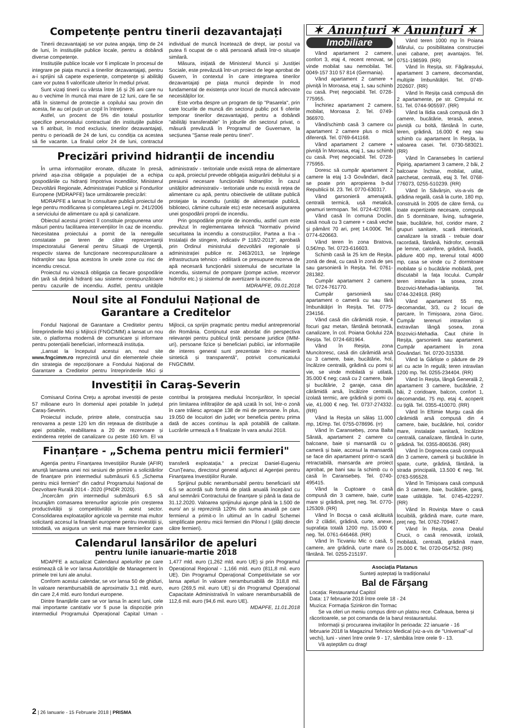Competențe pentru tinerii dezavantajați
Tinerii dezavantajați se vor putea angaja, timp de 24 de luni, în instituțiile publice locale, pentru a dobândi diverse competențe.
Instituțiile publice locale vor fi implicate în procesul de integrare pe piața muncii a tinerilor dezavantajați, pentru a-i sprijini să capete experiențe, competențe și abilități care vor putea fi valorificate ulterior în mediul privat.
Sunt vizați tinerii cu vârsta între 16 și 26 ani care nu au o vechime în muncă mai mare de 12 luni, care fie se află în sistemul de protecție a copilului sau provin din acesta, fie au cel puțin un copil în întreținere.
Astfel, un procent de 5% din totalul posturilor specifice personalului contractual din instituțiile publice va fi atribuit, în mod exclusiv, tinerilor dezavantajați, pentru o perioadă de 24 de luni, cu condiția ca acestea să fie vacante. La finalul celor 24 de luni, contractul individual de muncă încetează de drept, iar postul va putea fi ocupat de o altă persoană aflată într-o situație similară.
Măsura, inițiată de Ministerul Muncii și Justiției Sociale, este prevăzută într-un proiect de lege aprobat de Guvern, în contextul în care integrarea tinerilor dezavantajați pe piața muncii depinde în mod fundamental de existența unor locuri de muncă adecvate necesităților lor.
Este vorba despre un program de tip "Pasarela", prin care locurile de muncă din sectorul public pot fi oferite temporar tinerilor dezavantajați, pentru a dobândi "abilități transferabile" în joburile din sectorul privat, o măsură prevăzută în Programul de Guvernare, la secțiunea "Șanse reale pentru tineri".
Precizări privind hidranții de incendiu
În urma informațiilor eronate, difuzate în presă, privind așa-zisa obligație a populației de a echipa gospodăriile cu hidranți împotriva incendiilor, Ministerul Dezvoltării Regionale, Administrației Publice și Fondurilor Europene (MDRAPFE) face următoarele precizări:
MDRAPFE a lansat în consultare publică proiectul de lege pentru modificarea și completarea Legii nr. 241/2006 a serviciului de alimentare cu apă și canalizare.
Obiectul acestui proiect îl constituie propunerea unor măsuri pentru facilitarea intervențiilor în caz de incendiu. Necesitatea proiectului a pornit de la neregulile constatate pe teren de către reprezentanții Inspectoratului General pentru Situații de Urgență, respectiv starea de funcționare necorespunzătoare a hidranților sau lipsa acestora în unele zone cu risc de incendiu crescut.
Proiectul nu vizează obligația ca fiecare gospodărie din țară să dețină hidranți sau sisteme corespunzătoare pentru cazurile de incendiu. Astfel, pentru unitățile administrativ - teritoriale unde există rețea de alimentare cu apă, proiectul prevede obligația asigurării debitului și a presiunii necesare funcționării hidranților. În cazul unităților administrativ - teritoriale unde nu există rețea de alimentare cu apă, pentru obiectivele de utilitate publică protejate la incendiu (unități de alimentație publică, biblioteci, cămine culturale etc) este necesară asigurarea unei gospodării proprii de incendiu.
Prin gospodărie proprie de incendiu, astfel cum este prevăzut în reglementarea tehnică "Normativ privind securitatea la incendiu a construcțiilor, Partea a II-a - Instalații de stingere, indicativ P 118/2-2013", aprobată prin Ordinul ministrului dezvoltării regionale și administrației publice nr. 2463/2013, se înțelege infrastructura tehnico - edilitară ce presupune rezerva de apă necesară funcționării sistemului de securitate la incendiu, sistemul de pompare (pompe active, rezervor hidrofor etc.) și sistemul de avertizare la incendiu.
MDRAPFE, 09.01.2018
Noul site al Fondului Național de
Garantare a Creditelor
Fondul Național de Garantare a Creditelor pentru Întreprinderile Mici și Mijlocii (FNGCIMM) a lansat un nou site, o platforma modernă de comunicare și informare pentru potențialii beneficiari, informează instituția.
„Lansat la începutul acestui an, noul site www.fngcimm.ro reprezintă unul din elementele cheie din strategia de repoziționare a Fondului Național de Garantare a Creditelor pentru întreprinderile Mici și Mijlocii, ca sprijin pragmatic pentru mediul antreprenorial din România. Conținutul este abordat din perspectiva relevanței pentru publicul țintă: persoane juridice (IMM-uri), persoane fizice și beneficiari publici, iar informațiile de interes general sunt prezentate într-o manieră sintetică și transparentă", potrivit comunicatului FNGCIMM.
Investiții în Caraș-Severin
Comisarul Corina Crețu a aprobat investiții de peste 57 milioane euro în domeniul apei potabile în județul Caraș-Severin.
Proiectul include, printre altele, construcția sau renovarea a peste 120 km din rețeaua de distribuție a apei potabile, reabilitarea a 20 de rezervoare și extinderea rețelei de canalizare cu peste 160 km. El va contribui la protejarea mediului înconjurător, în special prin limitarea infiltrațiilor de apă uzată în sol, într-o zonă în care trăiesc aproape 138 de mii de persoane. În plus, 19.050 de locuitori din județ vor beneficia pentru prima dată de acces continuu la apă potabilă de calitate. Lucrările urmează a fi finalizate în vara anului 2018.
Finanțare - „Schema pentru micii fermieri"
Agenția pentru Finanțarea Investițiilor Rurale (AFIR) anunță lansarea unei noi sesiuni de primire a solicitărilor de finanțare prin intermediul submăsurii 6.5 „Schema pentru micii fermieri" din cadrul Programului Național de Dezvoltare Rurală 2014 - 2020 (PNDR 2020).
„Încercăm prin intermediul submăsurii 6.5 să încurajăm comasarea terenurilor agricole prin creșterea productivității și competitivității în acest sector. Consolidarea exploatațiilor agricole va permite mai multor solicitanți accesul la finanțări europene pentru investiții și, totodată, va asigura un venit mai mare fermierilor care transferă exploatația." a precizat Daniel-Eugeniu CrunȚeanu, directorul general adjunct al Agenției pentru Finanțarea Investițiilor Rurale.
Sprijinul public nerambursabil pentru beneficiarii sM 6.5 se acordă sub formă de plată anuală începând cu anul semnării Contractului de finanțare și până la data de 31.12.2020. Valoarea sprijinului ajunge până la 1.500 de euro/ an și reprezintă 120% din suma anuală pe care fermierul a primit-o în ultimul an în cadrul Schemei simplificate pentru micii fermieri din Pilonul I (plăți directe către fermieri).
Calendarul lansărilor de apeluri
pentru lunile ianuarie-martie 2018
MDAPFE a actualizat Calendarul apelurilor pe care estimează că le vor lansa Autoritățile de Management în primele trei luni ale anului.
Conform acestui calendar, se vor lansa 50 de ghiduri, în valoare nerambursabilă de aproximativ 3,1 mld. euro, din care 2,4 mld. euro fonduri europene.
Dintre finanțările care se vor lansa în acest luni, cele mai importante cantitativ vor fi puse la dispoziție prin intermediul Programului Operațional Capital Uman - 1,477 mld. euro (1,262 mld. euro UE) și prin Programul Operațional Regional - 1,166 mld. euro (811,8 mil. euro UE). Din Programul Operațional Competitivitate se vor lansa apeluri în valoare nerambursabilă de 318,8 mil. euro (269,5 mil. euro UE) și din Programul Operațional Capacitate Administrativă în valoare nerambursabilă de 112,6 mil. euro (94,6 mil. euro UE).
MDAPFE, 11.01.2018
✶ Anunțuri ✶ Anunțuri ✶
Imobiliare
Vând apartament 2 camere, confort 3, etaj 4, recent renovat, se vinde mobilat sau nemobilat. Tel. 0049-157 310 57 814 (Germania).
Vând apartament 2 camere + pivniță în Moroasa, etaj 1, sau schimb cu casă. Preț negociabil. Tel. 0728-775955.
Închiriez apartament 2 camere, mobilat, Moroasa 2. Tel. 0749-366970.
Vând/schimb casă 3 camere cu apartament 2 camere plus o mică diferență. Tel. 0769-641168.
Vând apartament 2 camere + pivniță în Moroasa, etaj 1, sau schimb cu casă. Preț negociabil. Tel. 0728-775955.
Doresc să cumpăr apartament 2 camere la etaj 1-3 Govândari, dacă se poate prin apropierea b-dul Republicii bl. 23. Tel. 0770-630317.
Vând garsonieră amenajată, centrală termică, ușă metalică, geamuri termopan. Tel. 0724-427098.
Vând casă în comuna Doclin, casă nouă cu 3 camere + casă veche și pământ 70 ari, preț 14.000€. Tel. 0774-620663.
Vând teren în zona Bratova, 0,5€/mp. Tel. 0723-616603.
Schimb casă la 25 km de Reșița, zonă de deal, cu casă în zonă de șes sau garsonieră în Reșița. Tel. 0761-281382.
Cumpăr apartament 2 camere. Tel. 0724-761770.
Cumpăr garsonieră sau apartament o cameră cu sau fără îmbunătățiri în Reșița. Tel. 0775-234156.
Vând casă din cărămidă roșie, 4 focuri gaz metan, fântână betonată, canalizare, în col. Poiana Golului 22A Reșița. Tel. 0724-681964.
Vând în Reșița, zona Muncitoresc, casă din cărămidă arsă cu 3 camere, baie, bucătărie, hol, încălzire centrală, grădină cu pomi și vie, se vinde mobilată și utilată, 35.000 € neg; casă cu 2 camere, baie și bucătărie, 2 garaje, casa din cărămidă arsă, încălzire centrală, izolată termic, are grădină și pomi cu vie, 41.000 € neg. Tel. 0737-274332. (RR)
Vând la Reșița un sălaș 11.000 mp, 1€/mp. Tel. 0755-078696. (rr)
Vând în Caransebeș, zona Balta Sărată, apartament 2 camere cu balcoane, baie și mansardă cu o cameră și baie, accesul la mansardă se face din apartament printr-o scară retractabilă, mansarda are proiect aprobat, pe bani sau la schimb cu o casă în Caransebeș. Tel. 0740-495415.
Vând la Cuptoare o casă compusă din 3 camere, baie, curte mare și grădină, preț neg. Tel. 0770-125309. (RR)
Vând în Bocșa o casă alcătuită din 2 clădiri, grădină, curte, anexe, suprafața totală 1200 mp, 15.000 € neg. Tel. 0761-646468. (RR)
Vând în Ticvaniu Mic o casă, 5 camere, are grădină, curte mare cu fântână. Tel. 0255-215197.
Vând teren 1000 mp în Poiana Mărului, cu posibilitatea construcției unei cabane, preț avantajos. Tel. 0751-198599. (RR)
Vând în Reșița, str. Făgărașului, apartament 3 camere, decomandat, multiple îmbunătățiri. Tel. 0749-202607. (RR)
Vând în Reșița casă compusă din 2 apartamente, pe str. Cireșului nr. 51. Tel. 0744-905597. (RR)
Vând la Ilidia casă compusă din 3 camere, bucătărie, terasă, anexe, pivniță cu boltă, fântână în curte, teren, grădină, 16.000 € neg sau schimb cu apartament în Reșița, la valoarea casei. Tel. 0730-583021. (RR)
Vând în Caransebeș în cartierul Pipirig, apartament 3 camere, 2 băi, 2 balcoane închise, mobilat, utilat, parchetat, centrală, etaj 3. Tel. 0768-776073, 0255-510239. (RR)
Vând în Săvârșin, vis-a-vis de grădina regală, casă la curte, 180 mp, construită în 2005 de către firmă, cu toate expertizele necesare, compusă din 5 dormitoare, living, sufragerie, baie, bucătărie, hol, coridor mare, 2 grupuri sanitare, scară interioară, canalizare la stradă - trebuie doar racordată, fântână, hidrofor, centrală pe lemne, calorifere, grădină, livadă, pădure 400 mp, terenul total 4000 mp, casa se vinde cu 2 dormitoare mobilate și o bucătărie mobilată, preț discutabil la fața locului. Cumpăr teren intravilan la șosea, zona Bozovici-Mehadia-Iablanița. Tel. 0744-324918. (RR)
Vând apartament 55 mp, decomandat, 3/3, cu 2 locuri de parcare, în Timișoara, zona Giroc. Cumpăr terenuri intravilan și extravilan lângă șosea, zona Bozovici-Mehadia. Caut chirie în Reșița, garsonieră sau apartament. Cumpăr apartament în zona Govândari. Tel. 0720-315338.
Vând la Gârliște o pădure de 29 ari cu acte în regulă; teren intravilan 1200 mp. Tel. 0255-234404. (RR)
Vând în Reșița, lângă Generală 2, apartament 3 camere, bucătărie, 2 băi, 2 coridoare, balcon, confort 1, decomandat, 75 mp, etaj 4, acoperit cu țiglă. Tel. 0355-410070. (RR)
Vând în Eftimie Murgu casă din cărămidă arsă compusă din 4 camere, baie, bucătărie, hol, coridor mare, instalație sanitară, încălzire centrală, canalizare, fântână în curte, grădină. Tel. 0355-806536. (RR)
Vând în Dognecea casă compusă din 3 camere, cameră și bucătărie în spate, curte, grădină, fântână, la strada principală, 13.500 € neg. Tel. 0763-595528.
Vând în Timișoara casă compusă din 3 camere, baie, bucătărie, garaj, toate utilitățile. Tel. 0745-422297. (RR)
Vând în Rovinița Mare o casă locuibilă, grădină mare, curte mare, preț neg. Tel. 0762-709467.
Vând în Reșița, zona Dealul Crucii, o casă renovată, izolată, mobilată, centrală, grădină mare, 25.000 €. Tel. 0720-054752. (RR)
Asociația Platanus
Sunteți așteptați la tradiționalul
Bal de Fărșang
Locația: Restaurantul Capitol
Data: 17 februarie 2018 între orele 18 - 24
Muzica: Formația Szinkron din Tormac
Se va oferi un meniu compus dintr-un platou rece. Cafeaua, berea și răcoritoarele, se pot comanda de la barul restaurantului.
Informații și procurarea invitațiilor în perioada: 22 ianuarie - 16 februarie 2018 la Magazinul Tehnico Medical (viz-a-vis de "Universal"-ul vechi), luni - vineri între orele 9 - 17, sâmbăta între orele 9 - 13.
Vă așteptăm cu drag!
2 | 26 Ianuarie - 15 Februarie 2018 | PRISMA